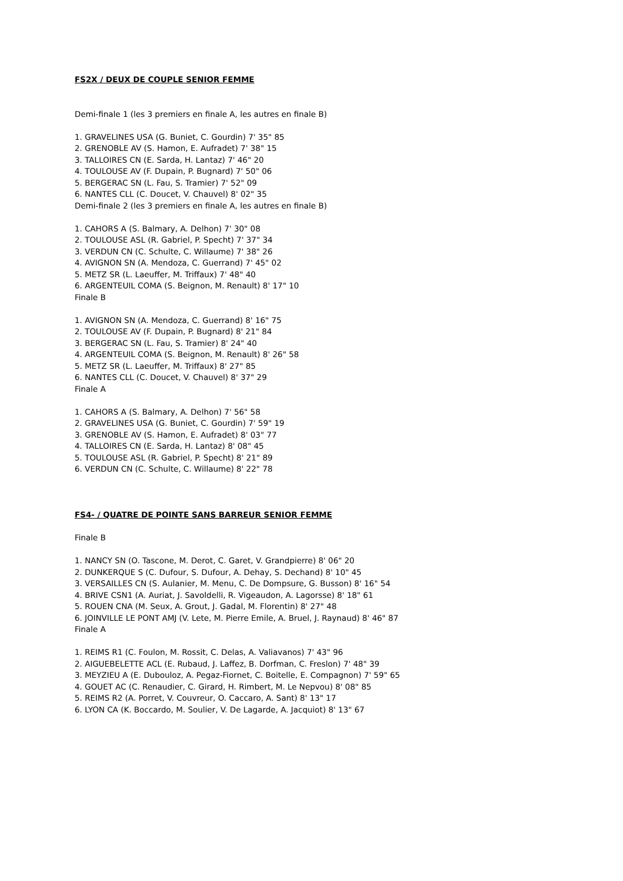FS2X / DEUX DE COUPLE SENIOR FEMME
Demi-finale 1 (les 3 premiers en finale A, les autres en finale B)
1. GRAVELINES USA (G. Buniet, C. Gourdin) 7' 35" 85
2. GRENOBLE AV (S. Hamon, E. Aufradet) 7' 38" 15
3. TALLOIRES CN (E. Sarda, H. Lantaz) 7' 46" 20
4. TOULOUSE AV (F. Dupain, P. Bugnard) 7' 50" 06
5. BERGERAC SN (L. Fau, S. Tramier) 7' 52" 09
6. NANTES CLL (C. Doucet, V. Chauvel) 8' 02" 35
Demi-finale 2 (les 3 premiers en finale A, les autres en finale B)
1. CAHORS A (S. Balmary, A. Delhon) 7' 30" 08
2. TOULOUSE ASL (R. Gabriel, P. Specht) 7' 37" 34
3. VERDUN CN (C. Schulte, C. Willaume) 7' 38" 26
4. AVIGNON SN (A. Mendoza, C. Guerrand) 7' 45" 02
5. METZ SR (L. Laeuffer, M. Triffaux) 7' 48" 40
6. ARGENTEUIL COMA (S. Beignon, M. Renault) 8' 17" 10
Finale B
1. AVIGNON SN (A. Mendoza, C. Guerrand) 8' 16" 75
2. TOULOUSE AV (F. Dupain, P. Bugnard) 8' 21" 84
3. BERGERAC SN (L. Fau, S. Tramier) 8' 24" 40
4. ARGENTEUIL COMA (S. Beignon, M. Renault) 8' 26" 58
5. METZ SR (L. Laeuffer, M. Triffaux) 8' 27" 85
6. NANTES CLL (C. Doucet, V. Chauvel) 8' 37" 29
Finale A
1. CAHORS A (S. Balmary, A. Delhon) 7' 56" 58
2. GRAVELINES USA (G. Buniet, C. Gourdin) 7' 59" 19
3. GRENOBLE AV (S. Hamon, E. Aufradet) 8' 03" 77
4. TALLOIRES CN (E. Sarda, H. Lantaz) 8' 08" 45
5. TOULOUSE ASL (R. Gabriel, P. Specht) 8' 21" 89
6. VERDUN CN (C. Schulte, C. Willaume) 8' 22" 78
FS4- / QUATRE DE POINTE SANS BARREUR SENIOR FEMME
Finale B
1. NANCY SN (O. Tascone, M. Derot, C. Garet, V. Grandpierre) 8' 06" 20
2. DUNKERQUE S (C. Dufour, S. Dufour, A. Dehay, S. Dechand) 8' 10" 45
3. VERSAILLES CN (S. Aulanier, M. Menu, C. De Dompsure, G. Busson) 8' 16" 54
4. BRIVE CSN1 (A. Auriat, J. Savoldelli, R. Vigeaudon, A. Lagorsse) 8' 18" 61
5. ROUEN CNA (M. Seux, A. Grout, J. Gadal, M. Florentin) 8' 27" 48
6. JOINVILLE LE PONT AMJ (V. Lete, M. Pierre Emile, A. Bruel, J. Raynaud) 8' 46" 87
Finale A
1. REIMS R1 (C. Foulon, M. Rossit, C. Delas, A. Valiavanos) 7' 43" 96
2. AIGUEBELETTE ACL (E. Rubaud, J. Laffez, B. Dorfman, C. Freslon) 7' 48" 39
3. MEYZIEU A (E. Dubouloz, A. Pegaz-Fiornet, C. Boitelle, E. Compagnon) 7' 59" 65
4. GOUET AC (C. Renaudier, C. Girard, H. Rimbert, M. Le Nepvou) 8' 08" 85
5. REIMS R2 (A. Porret, V. Couvreur, O. Caccaro, A. Sant) 8' 13" 17
6. LYON CA (K. Boccardo, M. Soulier, V. De Lagarde, A. Jacquiot) 8' 13" 67